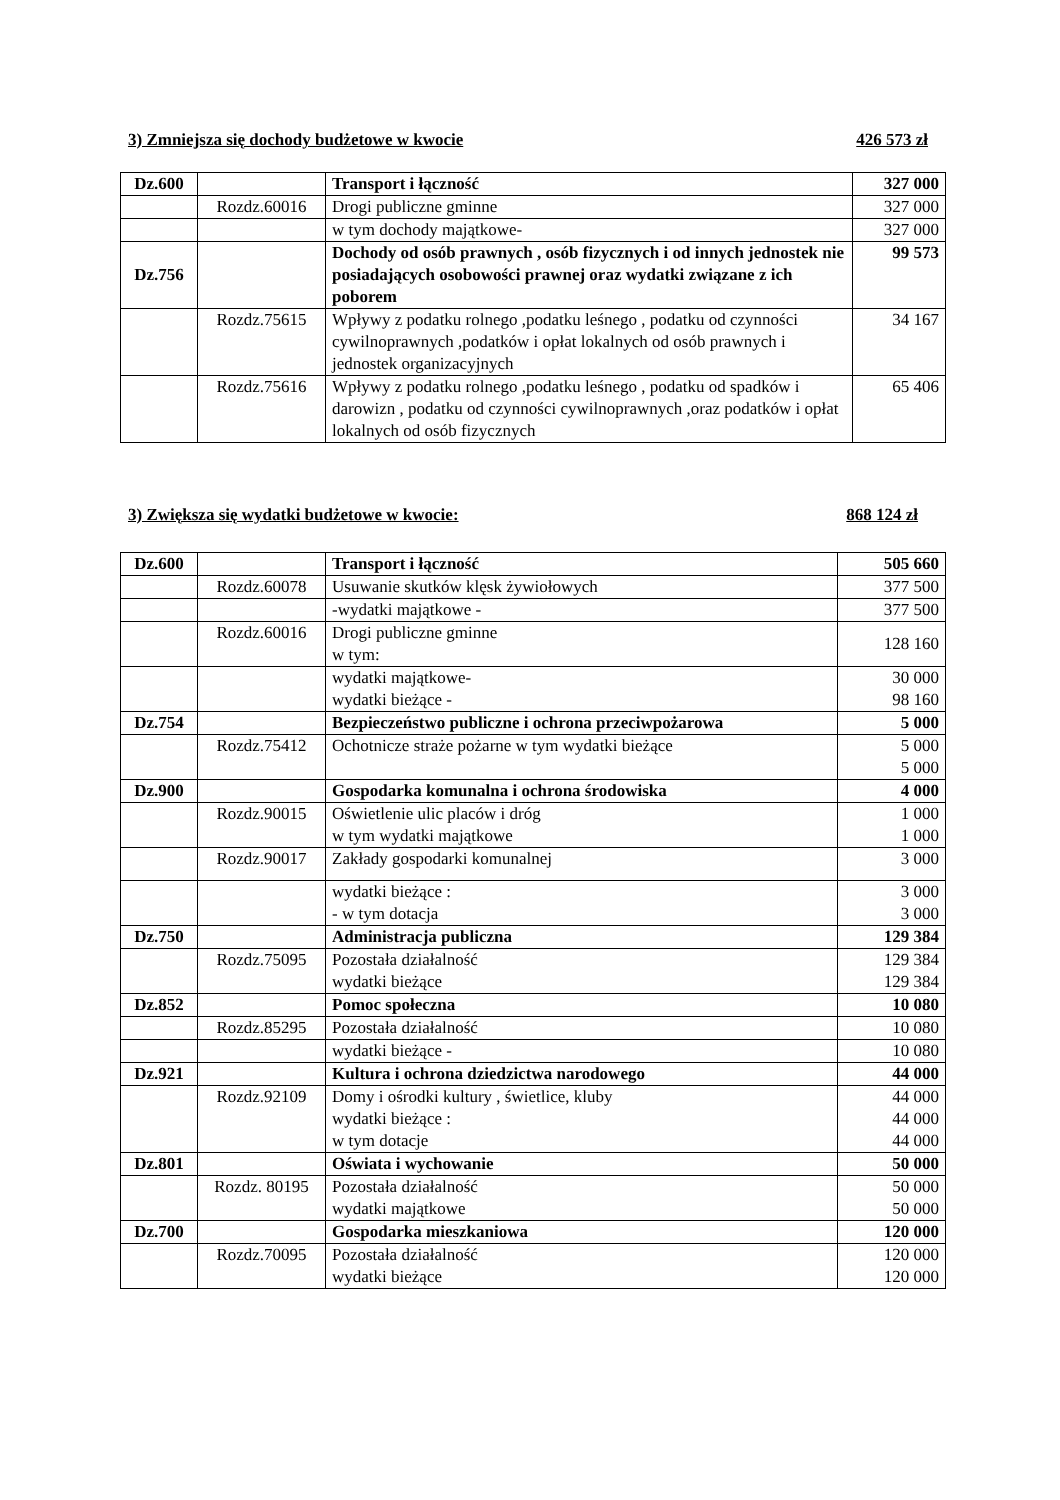3) Zmniejsza się dochody budżetowe w kwocie 426 573 zł
| Dz.600 | | Transport i łączność | 327 000 |
| | Rozdz.60016 | Drogi publiczne gminne | 327 000 |
| | | w tym dochody majątkowe- | 327 000 |
| Dz.756 | | Dochody od osób prawnych , osób fizycznych i od innych jednostek nie posiadających osobowości prawnej oraz wydatki związane z ich poborem | 99 573 |
| | Rozdz.75615 | Wpływy z podatku rolnego ,podatku leśnego , podatku od czynności cywilnoprawnych ,podatków i opłat lokalnych od osób prawnych i jednostek organizacyjnych | 34 167 |
| | Rozdz.75616 | Wpływy z podatku rolnego ,podatku leśnego , podatku od spadków i darowizn , podatku od czynności cywilnoprawnych ,oraz podatków i opłat lokalnych od osób fizycznych | 65 406 |
3) Zwiększa się wydatki budżetowe w kwocie: 868 124 zł
| Dz.600 | | Transport i łączność | 505 660 |
| | Rozdz.60078 | Usuwanie skutków klęsk żywiołowych | 377 500 |
| | | -wydatki majątkowe - | 377 500 |
| | Rozdz.60016 | Drogi publiczne gminne w tym: | 128 160 |
| | | wydatki majątkowe- wydatki bieżące - | 30 000 98 160 |
| Dz.754 | | Bezpieczeństwo publiczne i ochrona przeciwpożarowa | 5 000 |
| | Rozdz.75412 | Ochotnicze straże pożarne w tym wydatki bieżące | 5 000 5 000 |
| Dz.900 | | Gospodarka komunalna i ochrona środowiska | 4 000 |
| | Rozdz.90015 | Oświetlenie ulic placów i dróg w tym wydatki majątkowe | 1 000 1 000 |
| | Rozdz.90017 | Zakłady gospodarki komunalnej | 3 000 |
| | | wydatki bieżące : - w tym dotacja | 3 000 3 000 |
| Dz.750 | | Administracja publiczna | 129 384 |
| | Rozdz.75095 | Pozostała działalność wydatki bieżące | 129 384 129 384 |
| Dz.852 | | Pomoc społeczna | 10 080 |
| | Rozdz.85295 | Pozostała działalność | 10 080 |
| | | wydatki bieżące - | 10 080 |
| Dz.921 | | Kultura i ochrona dziedzictwa narodowego | 44 000 |
| | Rozdz.92109 | Domy i ośrodki kultury , świetlice, kluby wydatki bieżące : w tym dotacje | 44 000 44 000 44 000 |
| Dz.801 | | Oświata i wychowanie | 50 000 |
| | Rozdz. 80195 | Pozostała działalność wydatki majątkowe | 50 000 50 000 |
| Dz.700 | | Gospodarka mieszkaniowa | 120 000 |
| | Rozdz.70095 | Pozostała działalność wydatki bieżące | 120 000 120 000 |